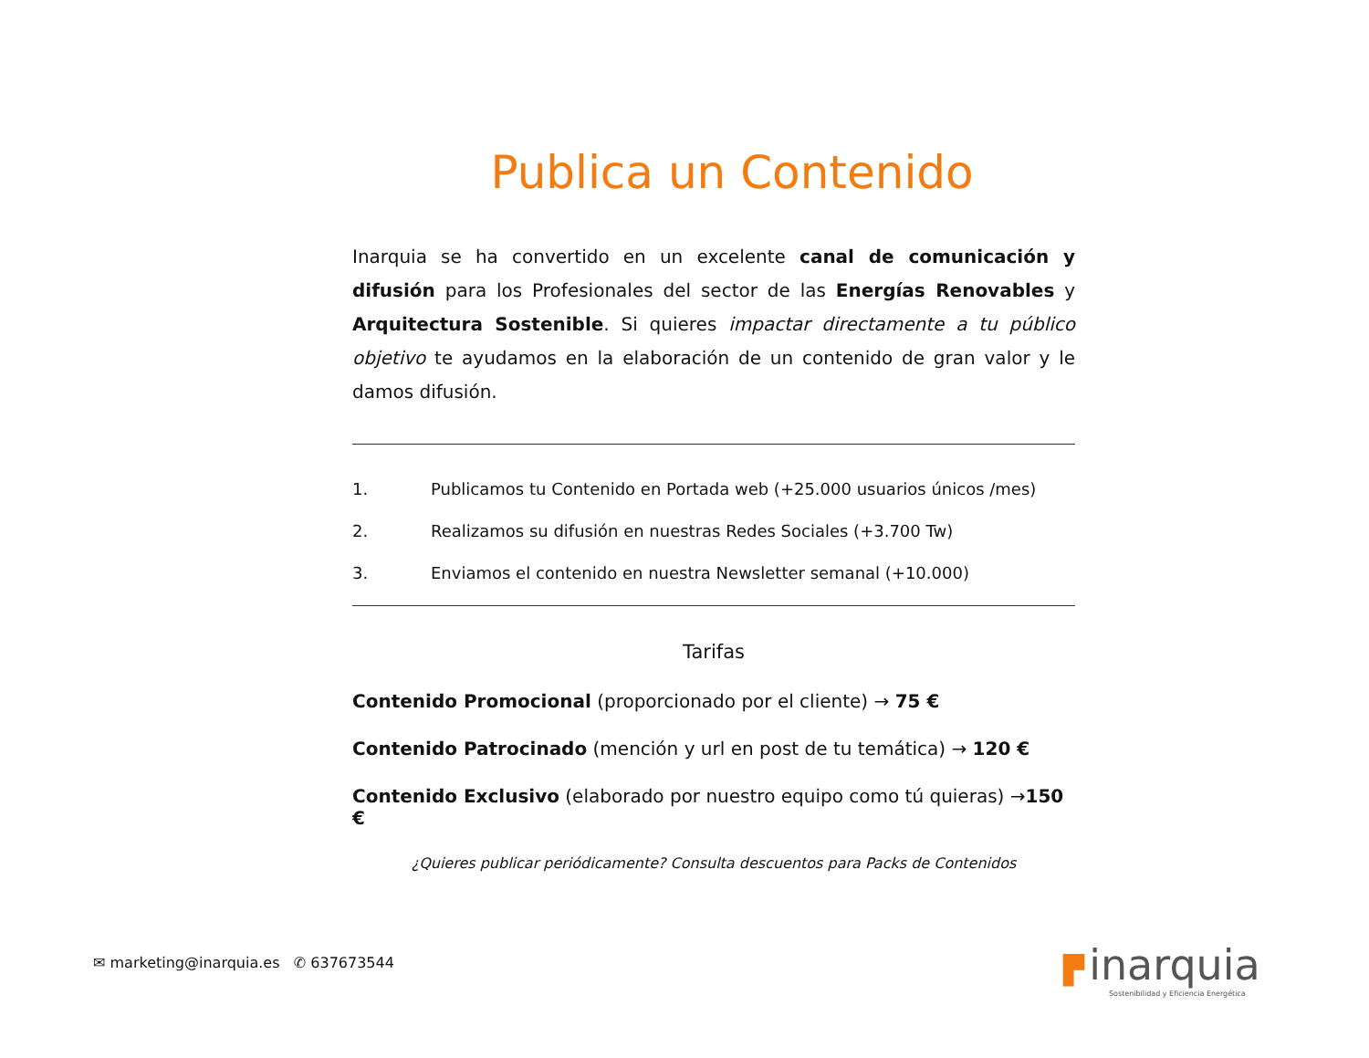Publica un Contenido
Inarquia se ha convertido en un excelente canal de comunicación y difusión para los Profesionales del sector de las Energías Renovables y Arquitectura Sostenible. Si quieres impactar directamente a tu público objetivo te ayudamos en la elaboración de un contenido de gran valor y le damos difusión.
1. Publicamos tu Contenido en Portada web (+25.000 usuarios únicos /mes)
2. Realizamos su difusión en nuestras Redes Sociales (+3.700 Tw)
3. Enviamos el contenido en nuestra Newsletter semanal (+10.000)
Tarifas
Contenido Promocional (proporcionado por el cliente) → 75 €
Contenido Patrocinado (mención y url en post de tu temática) → 120 €
Contenido Exclusivo (elaborado por nuestro equipo como tú quieras) →150 €
¿Quieres publicar periódicamente? Consulta descuentos para Packs de Contenidos
✉ marketing@inarquia.es ✆ 637673544
▛ inarquia
Sostenibilidad y Eficiencia Energética